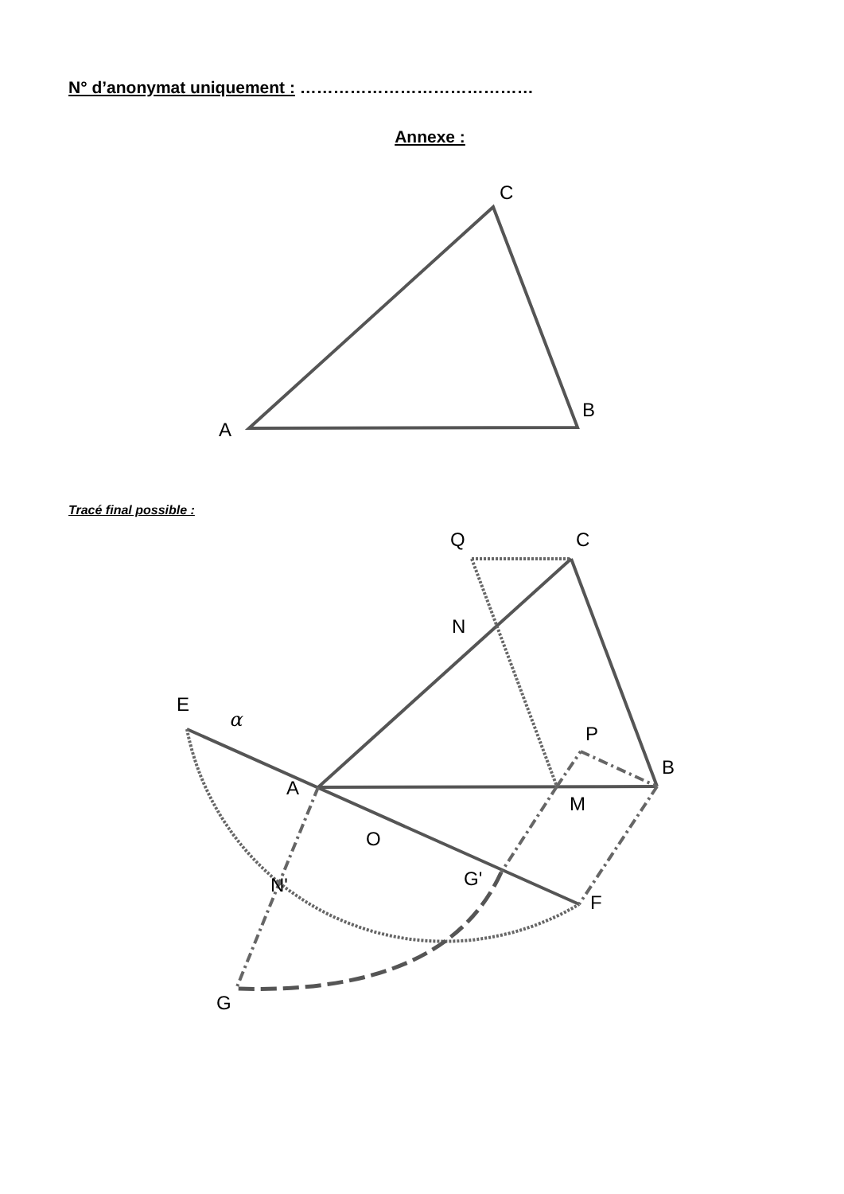N° d’anonymat uniquement : ……………………………………
Annexe :
Tracé final possible :
A
B
C
Q
C
N
E
α
P
B
A
M
O
G'
N'
F
G